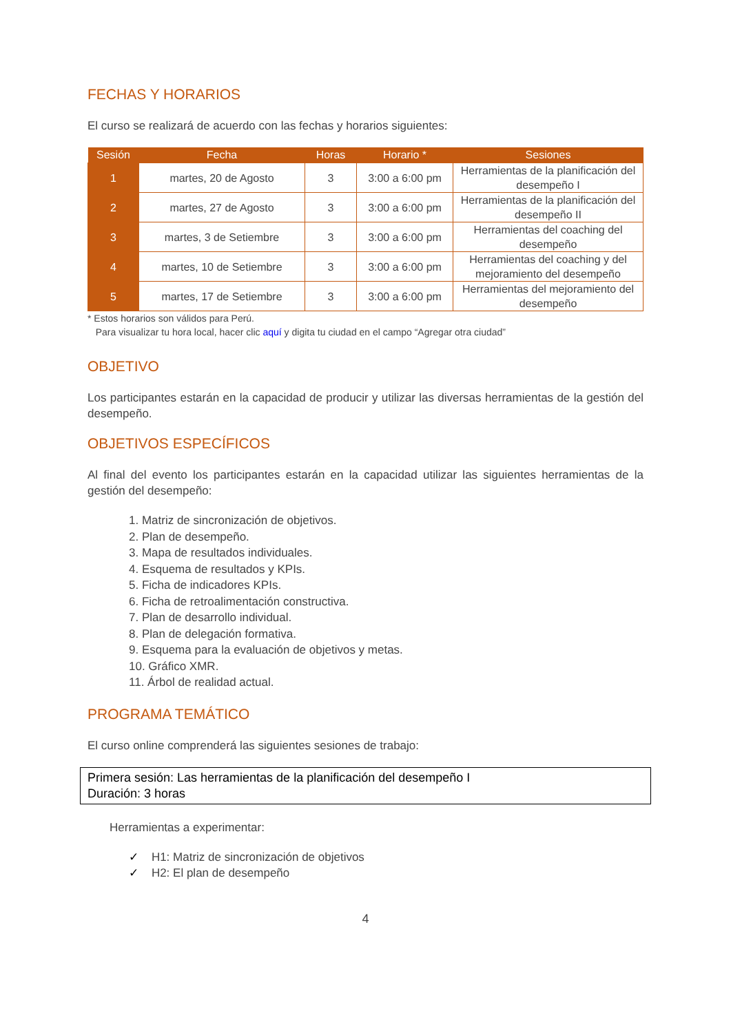FECHAS Y HORARIOS
El curso se realizará de acuerdo con las fechas y horarios siguientes:
| Sesión | Fecha | Horas | Horario * | Sesiones |
| --- | --- | --- | --- | --- |
| 1 | martes, 20 de Agosto | 3 | 3:00 a 6:00 pm | Herramientas de la planificación del desempeño I |
| 2 | martes, 27 de Agosto | 3 | 3:00 a 6:00 pm | Herramientas de la planificación del desempeño II |
| 3 | martes, 3 de Setiembre | 3 | 3:00 a 6:00 pm | Herramientas del coaching del desempeño |
| 4 | martes, 10 de Setiembre | 3 | 3:00 a 6:00 pm | Herramientas del coaching y del mejoramiento del desempeño |
| 5 | martes, 17 de Setiembre | 3 | 3:00 a 6:00 pm | Herramientas del mejoramiento del desempeño |
* Estos horarios son válidos para Perú.
Para visualizar tu hora local, hacer clic aquí y digita tu ciudad en el campo “Agregar otra ciudad”
OBJETIVO
Los participantes estarán en la capacidad de producir y utilizar las diversas herramientas de la gestión del desempeño.
OBJETIVOS ESPECÍFICOS
Al final del evento los participantes estarán en la capacidad utilizar las siguientes herramientas de la gestión del desempeño:
1. Matriz de sincronización de objetivos.
2. Plan de desempeño.
3. Mapa de resultados individuales.
4. Esquema de resultados y KPIs.
5. Ficha de indicadores KPIs.
6. Ficha de retroalimentación constructiva.
7. Plan de desarrollo individual.
8. Plan de delegación formativa.
9. Esquema para la evaluación de objetivos y metas.
10. Gráfico XMR.
11. Árbol de realidad actual.
PROGRAMA TEMÁTICO
El curso online comprenderá las siguientes sesiones de trabajo:
Primera sesión: Las herramientas de la planificación del desempeño I
Duración: 3 horas
Herramientas a experimentar:
✓ H1: Matriz de sincronización de objetivos
✓ H2: El plan de desempeño
4